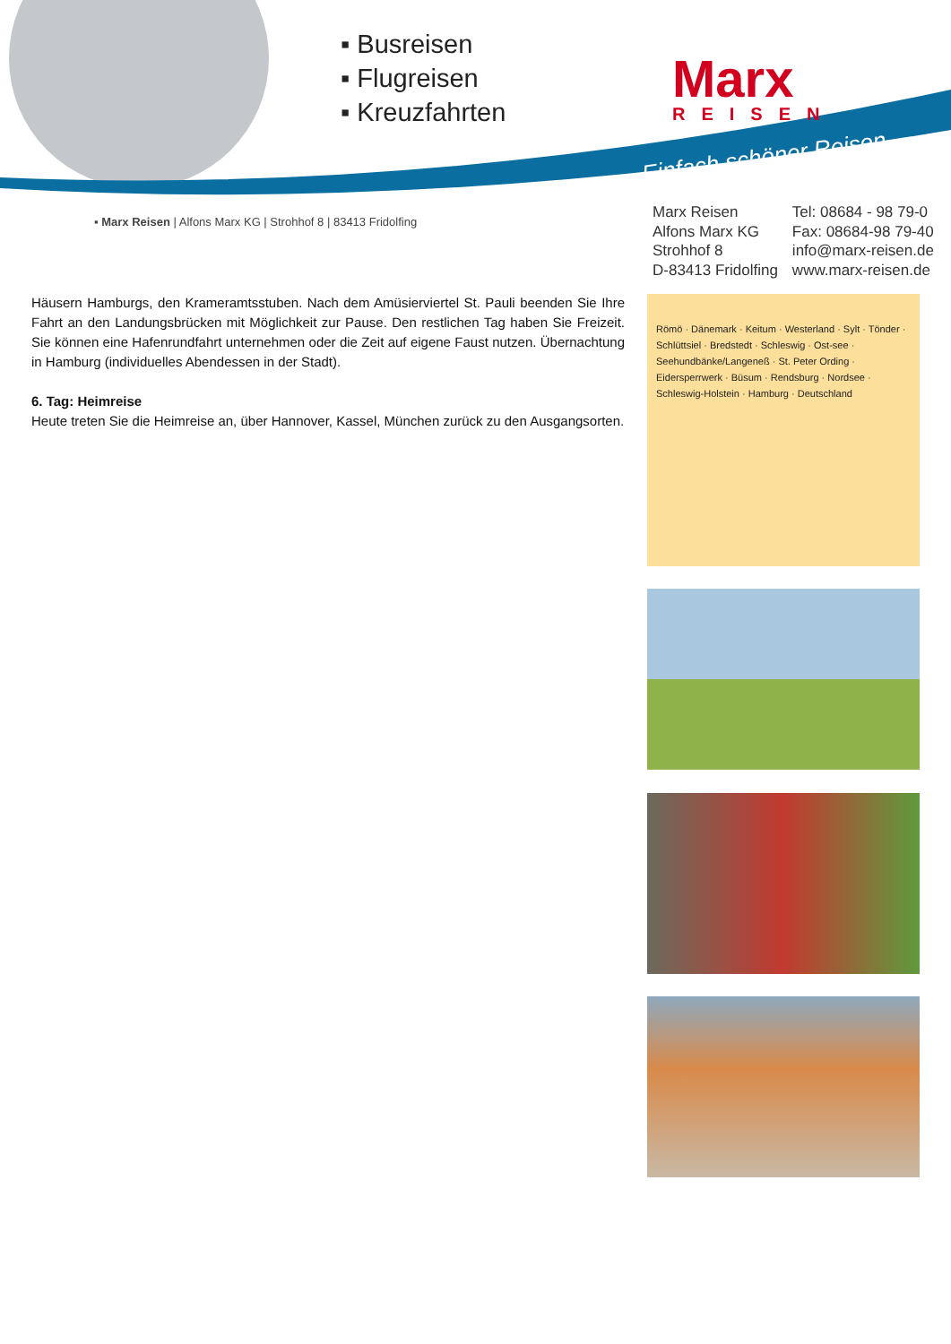▪ Busreisen
▪ Flugreisen
▪ Kreuzfahrten
Marx
REISEN
Einfach schöner Reisen
▪ Marx Reisen | Alfons Marx KG | Strohhof 8 | 83413 Fridolfing
Marx Reisen
Alfons Marx KG
Strohhof 8
D-83413 Fridolfing
Tel: 08684 - 98 79-0
Fax: 08684-98 79-40
info@marx-reisen.de
www.marx-reisen.de
Häusern Hamburgs, den Krameramtsstuben. Nach dem Amüsierviertel St. Pauli beenden Sie Ihre Fahrt an den Landungsbrücken mit Möglichkeit zur Pause. Den restlichen Tag haben Sie Freizeit. Sie können eine Hafenrundfahrt unternehmen oder die Zeit auf eigene Faust nutzen. Übernachtung in Hamburg (individuelles Abendessen in der Stadt).
6. Tag: Heimreise
Heute treten Sie die Heimreise an, über Hannover, Kassel, München zurück zu den Ausgangsorten.
Römö · Dänemark · Keitum · Westerland · Sylt · Tönder · Schlüttsiel · Bredstedt · Schleswig · Ost-see · Seehundbänke/Langeneß · St. Peter Ording · Eidersperrwerk · Büsum · Rendsburg · Nordsee · Schleswig-Holstein · Hamburg · Deutschland